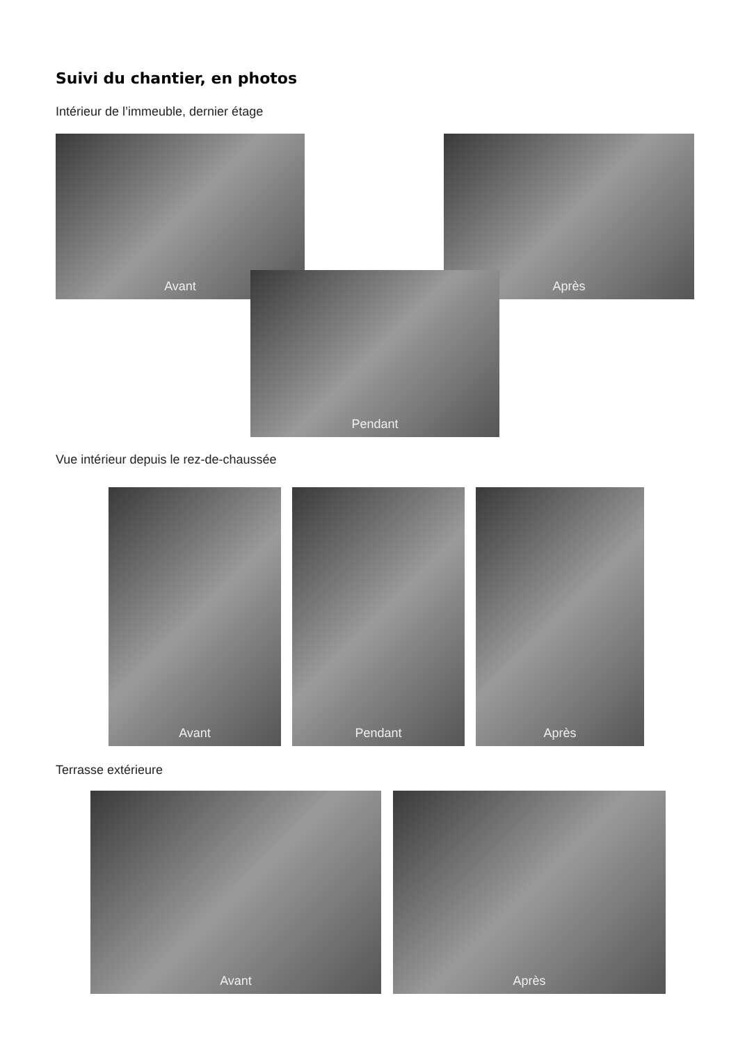Suivi du chantier, en photos
Intérieur de l’immeuble, dernier étage
Avant Après
Pendant
Vue intérieur depuis le rez-de-chaussée
Avant Pendant Après
Terrasse extérieure
Avant Après